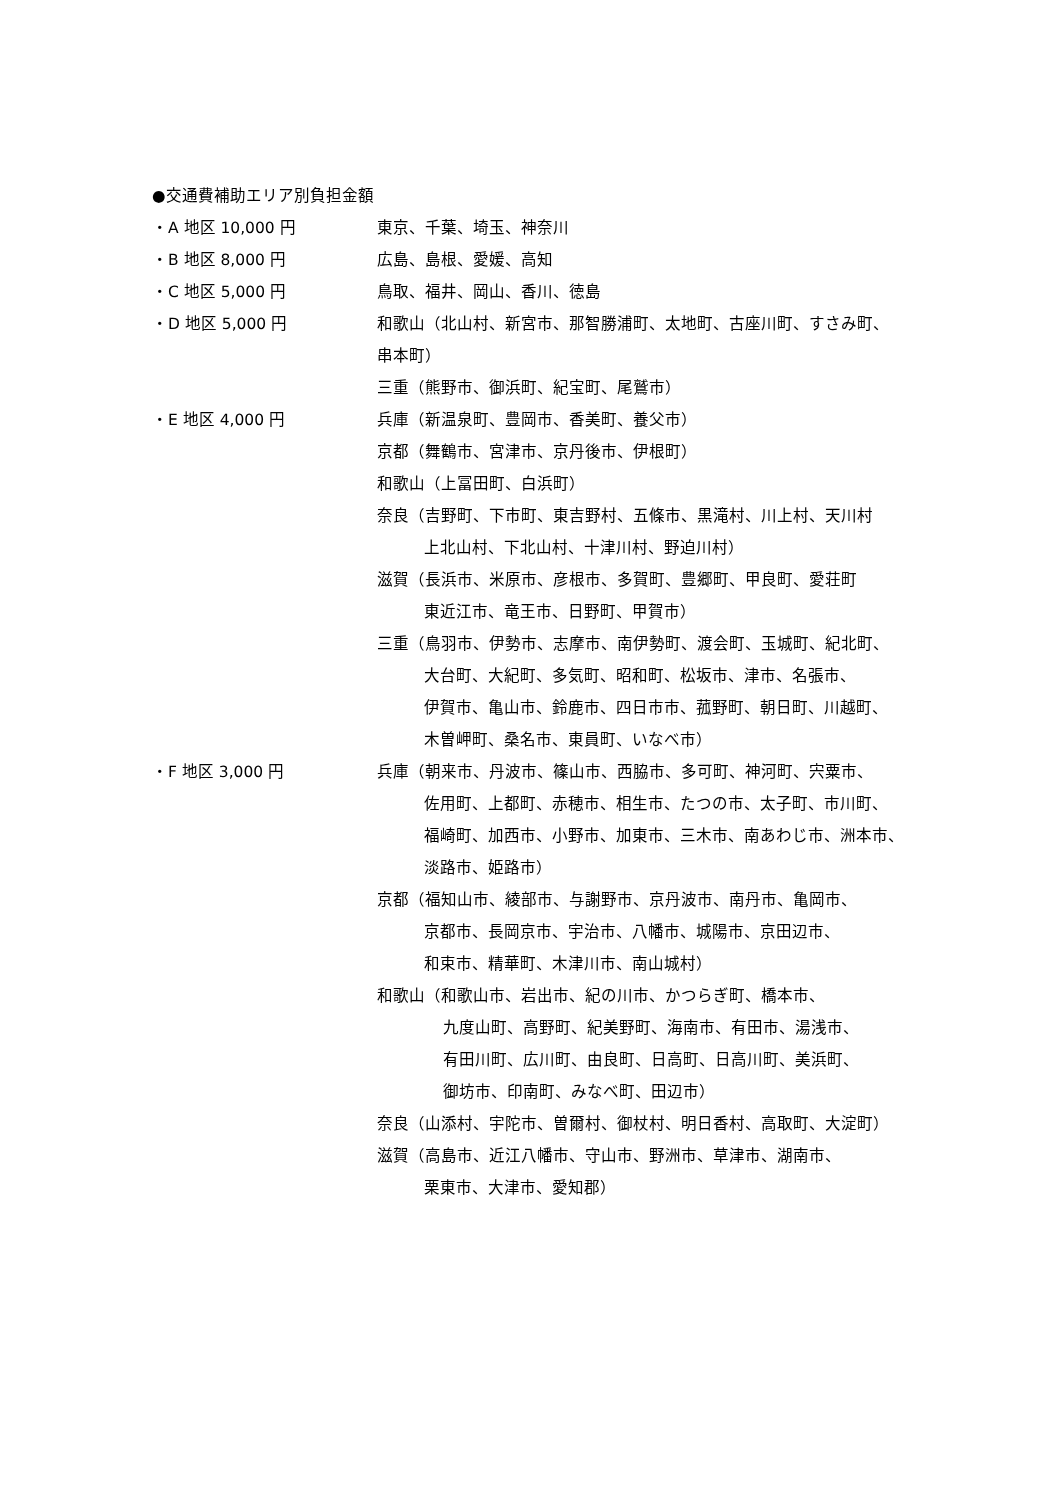●交通費補助エリア別負担金額
・A 地区 10,000 円 東京、千葉、埼玉、神奈川
・B 地区 8,000 円 広島、島根、愛媛、高知
・C 地区 5,000 円 鳥取、福井、岡山、香川、徳島
・D 地区 5,000 円 和歌山（北山村、新宮市、那智勝浦町、太地町、古座川町、すさみ町、
串本町）
三重（熊野市、御浜町、紀宝町、尾鷲市）
・E 地区 4,000 円 兵庫（新温泉町、豊岡市、香美町、養父市）
京都（舞鶴市、宮津市、京丹後市、伊根町）
和歌山（上冨田町、白浜町）
奈良（吉野町、下市町、東吉野村、五條市、黒滝村、川上村、天川村
上北山村、下北山村、十津川村、野迫川村）
滋賀（長浜市、米原市、彦根市、多賀町、豊郷町、甲良町、愛荘町
東近江市、竜王市、日野町、甲賀市）
三重（鳥羽市、伊勢市、志摩市、南伊勢町、渡会町、玉城町、紀北町、
大台町、大紀町、多気町、昭和町、松坂市、津市、名張市、
伊賀市、亀山市、鈴鹿市、四日市市、菰野町、朝日町、川越町、
木曽岬町、桑名市、東員町、いなべ市）
・F 地区 3,000 円 兵庫（朝来市、丹波市、篠山市、西脇市、多可町、神河町、宍粟市、
佐用町、上都町、赤穂市、相生市、たつの市、太子町、市川町、
福崎町、加西市、小野市、加東市、三木市、南あわじ市、洲本市、
淡路市、姫路市）
京都（福知山市、綾部市、与謝野市、京丹波市、南丹市、亀岡市、
京都市、長岡京市、宇治市、八幡市、城陽市、京田辺市、
和束市、精華町、木津川市、南山城村）
和歌山（和歌山市、岩出市、紀の川市、かつらぎ町、橋本市、
九度山町、高野町、紀美野町、海南市、有田市、湯浅市、
有田川町、広川町、由良町、日高町、日高川町、美浜町、
御坊市、印南町、みなべ町、田辺市）
奈良（山添村、宇陀市、曽爾村、御杖村、明日香村、高取町、大淀町）
滋賀（高島市、近江八幡市、守山市、野洲市、草津市、湖南市、
栗東市、大津市、愛知郡）